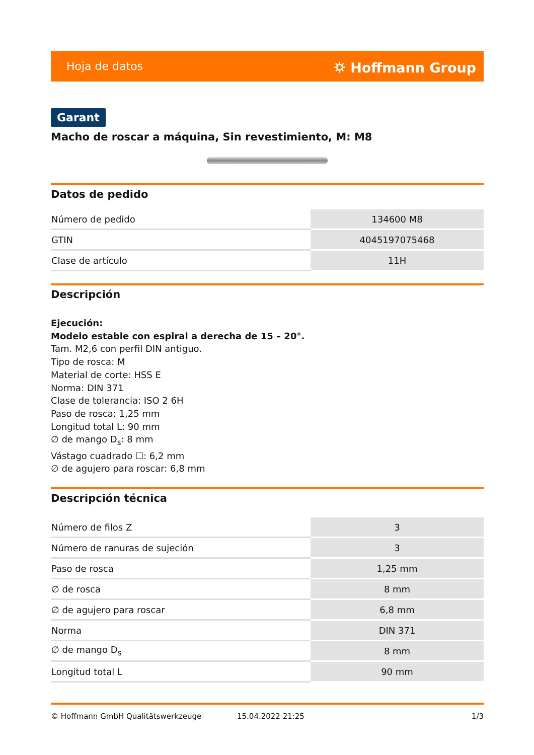Hoja de datos ⛭ Hoffmann Group
Garant
Macho de roscar a máquina, Sin revestimiento, M: M8
Datos de pedido
| Número de pedido | 134600 M8 |
| GTIN | 4045197075468 |
| Clase de artículo | 11H |
Descripción
Ejecución:
Modelo estable con espiral a derecha de 15 – 20°.
Tam. M2,6 con perfil DIN antiguo.
Tipo de rosca: M
Material de corte: HSS E
Norma: DIN 371
Clase de tolerancia: ISO 2 6H
Paso de rosca: 1,25 mm
Longitud total L: 90 mm
∅ de mango D<sub>s</sub>: 8 mm
Vástago cuadrado ☐: 6,2 mm
∅ de agujero para roscar: 6,8 mm
Descripción técnica
| Número de filos Z | 3 |
| Número de ranuras de sujeción | 3 |
| Paso de rosca | 1,25 mm |
| ∅ de rosca | 8 mm |
| ∅ de agujero para roscar | 6,8 mm |
| Norma | DIN 371 |
| ∅ de mango D<sub>s</sub> | 8 mm |
| Longitud total L | 90 mm |
© Hoffmann GmbH Qualitätswerkzeuge 15.04.2022 21:25 1/3